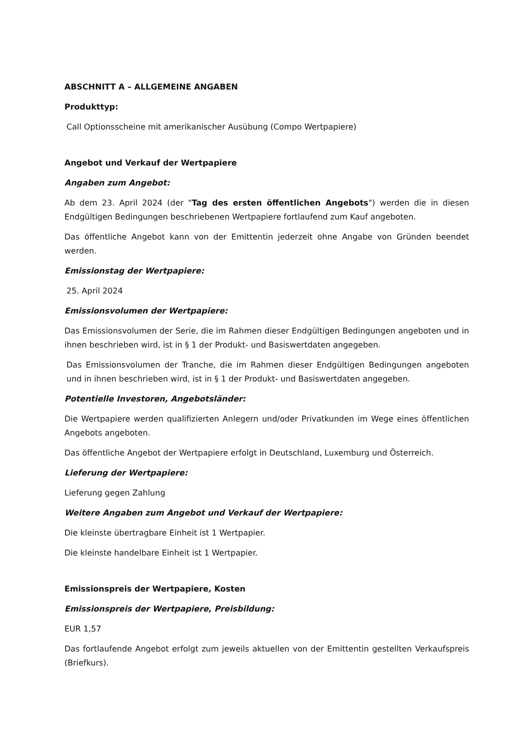ABSCHNITT A – ALLGEMEINE ANGABEN
Produkttyp:
Call Optionsscheine mit amerikanischer Ausübung (Compo Wertpapiere)
Angebot und Verkauf der Wertpapiere
Angaben zum Angebot:
Ab dem 23. April 2024 (der "Tag des ersten öffentlichen Angebots") werden die in diesen Endgültigen Bedingungen beschriebenen Wertpapiere fortlaufend zum Kauf angeboten.
Das öffentliche Angebot kann von der Emittentin jederzeit ohne Angabe von Gründen beendet werden.
Emissionstag der Wertpapiere:
25. April 2024
Emissionsvolumen der Wertpapiere:
Das Emissionsvolumen der Serie, die im Rahmen dieser Endgültigen Bedingungen angeboten und in ihnen beschrieben wird, ist in § 1 der Produkt- und Basiswertdaten angegeben.
Das Emissionsvolumen der Tranche, die im Rahmen dieser Endgültigen Bedingungen angeboten und in ihnen beschrieben wird, ist in § 1 der Produkt- und Basiswertdaten angegeben.
Potentielle Investoren, Angebotsländer:
Die Wertpapiere werden qualifizierten Anlegern und/oder Privatkunden im Wege eines öffentlichen Angebots angeboten.
Das öffentliche Angebot der Wertpapiere erfolgt in Deutschland, Luxemburg und Österreich.
Lieferung der Wertpapiere:
Lieferung gegen Zahlung
Weitere Angaben zum Angebot und Verkauf der Wertpapiere:
Die kleinste übertragbare Einheit ist 1 Wertpapier.
Die kleinste handelbare Einheit ist 1 Wertpapier.
Emissionspreis der Wertpapiere, Kosten
Emissionspreis der Wertpapiere, Preisbildung:
EUR 1,57
Das fortlaufende Angebot erfolgt zum jeweils aktuellen von der Emittentin gestellten Verkaufspreis (Briefkurs).